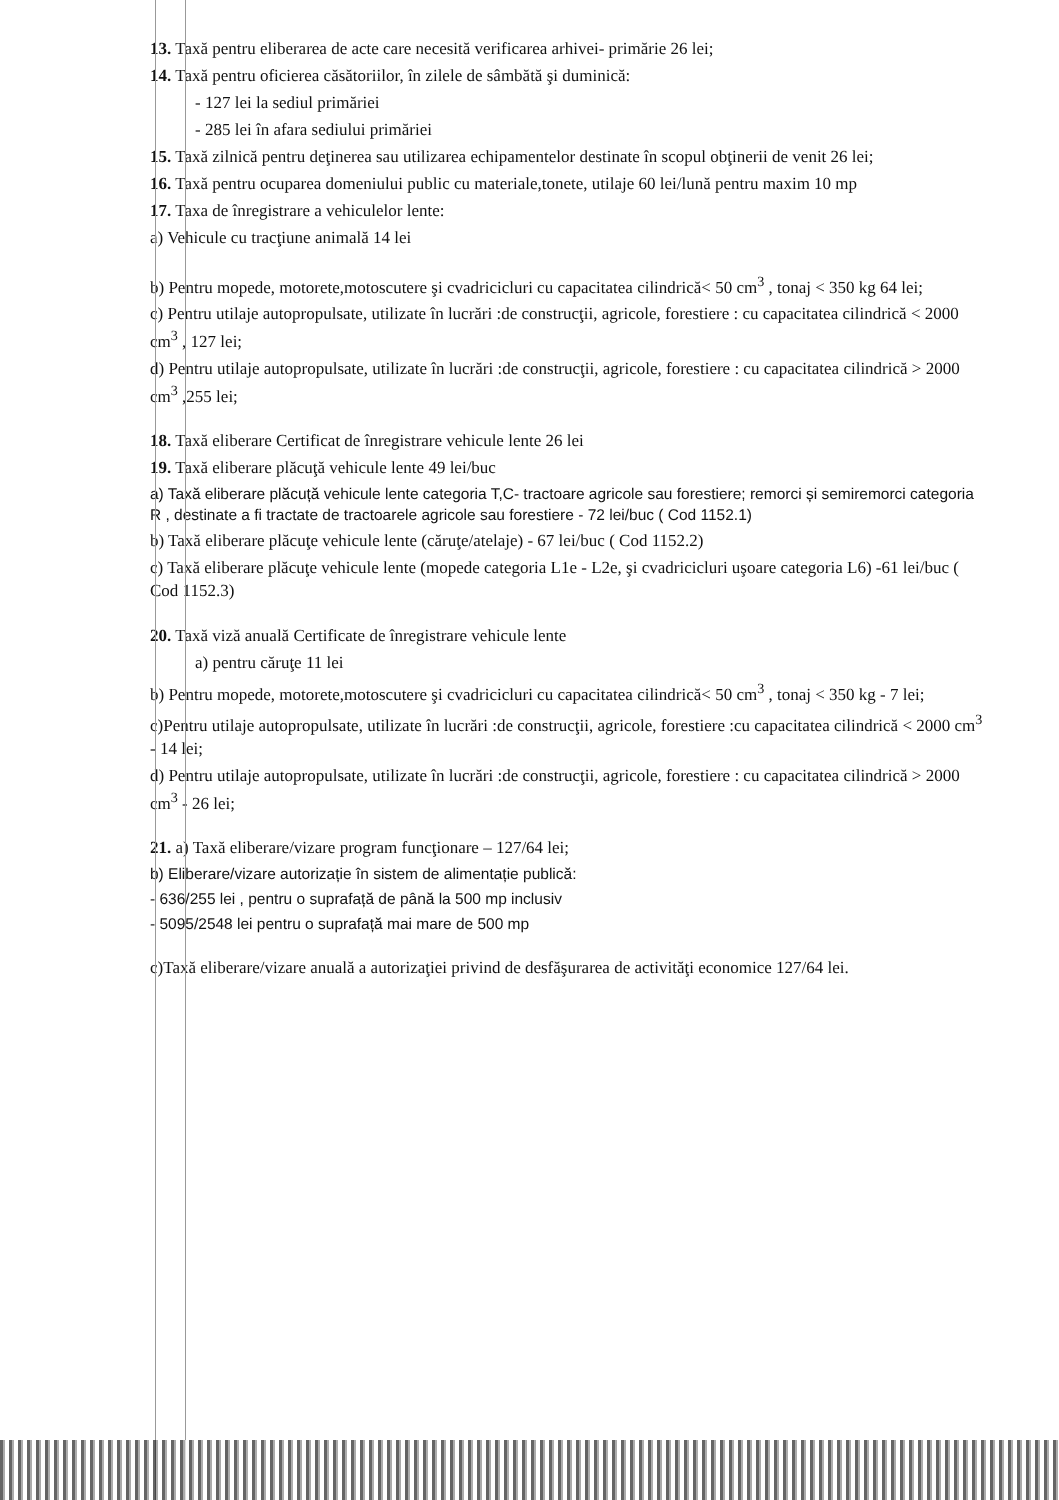13. Taxă pentru eliberarea de acte care necesită verificarea arhivei- primărie 26 lei;
14. Taxă pentru oficierea căsătoriilor, în zilele de sâmbătă şi duminică:
- 127 lei la sediul primăriei
- 285 lei în afara sediului primăriei
15. Taxă zilnică pentru deţinerea sau utilizarea echipamentelor destinate în scopul obţinerii de venit 26 lei;
16. Taxă pentru ocuparea domeniului public cu materiale,tonete, utilaje 60 lei/lună pentru maxim 10 mp
17. Taxa de înregistrare a vehiculelor lente:
a) Vehicule cu tracţiune animală 14 lei
b) Pentru mopede, motorete,motoscutere şi cvadricicluri cu capacitatea cilindrică< 50 cm<sup>3</sup> , tonaj < 350 kg 64 lei;
c) Pentru utilaje autopropulsate, utilizate în lucrări :de construcţii, agricole, forestiere : cu capacitatea cilindrică < 2000 cm<sup>3</sup> , 127 lei;
d) Pentru utilaje autopropulsate, utilizate în lucrări :de construcţii, agricole, forestiere : cu capacitatea cilindrică > 2000 cm<sup>3</sup> ,255 lei;
18. Taxă eliberare Certificat de înregistrare vehicule lente 26 lei
19. Taxă eliberare plăcuţă vehicule lente 49 lei/buc
a) Taxă eliberare plăcuță vehicule lente categoria T,C- tractoare agricole sau forestiere; remorci și semiremorci categoria R , destinate a fi tractate de tractoarele agricole sau forestiere - 72 lei/buc ( Cod 1152.1)
b) Taxă eliberare plăcuţe vehicule lente (căruţe/atelaje) - 67 lei/buc ( Cod 1152.2)
c) Taxă eliberare plăcuţe vehicule lente (mopede categoria L1e - L2e, şi cvadricicluri uşoare categoria L6) -61 lei/buc ( Cod 1152.3)
20. Taxă viză anuală Certificate de înregistrare vehicule lente
a) pentru căruţe 11 lei
b) Pentru mopede, motorete,motoscutere şi cvadricicluri cu capacitatea cilindrică< 50 cm<sup>3</sup> , tonaj < 350 kg - 7 lei;
c)Pentru utilaje autopropulsate, utilizate în lucrări :de construcţii, agricole, forestiere :cu capacitatea cilindrică < 2000 cm<sup>3</sup> - 14 lei;
d) Pentru utilaje autopropulsate, utilizate în lucrări :de construcţii, agricole, forestiere : cu capacitatea cilindrică > 2000 cm<sup>3</sup> - 26 lei;
21. a) Taxă eliberare/vizare program funcţionare – 127/64 lei;
b) Eliberare/vizare autorizație în sistem de alimentație publică:
- 636/255 lei , pentru o suprafață de până la 500 mp inclusiv
- 5095/2548 lei pentru o suprafață mai mare de 500 mp
c)Taxă eliberare/vizare anuală a autorizaţiei privind de desfăşurarea de activităţi economice 127/64 lei.